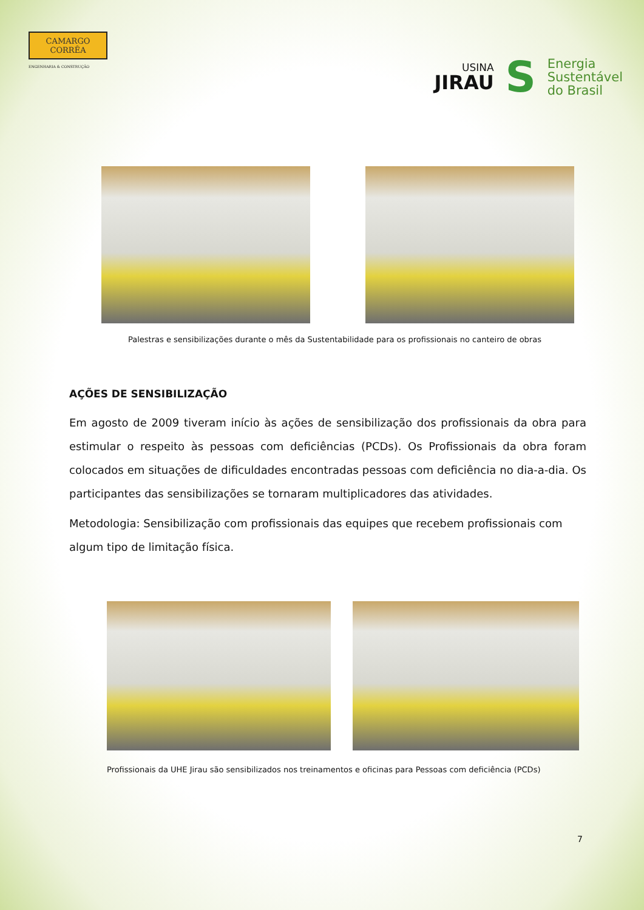CAMARGO
CORRÊA
ENGENHARIA & CONSTRUÇÃO
USINA
JIRAU
S
Energia
Sustentável
do Brasil
Palestras e sensibilizações durante o mês da Sustentabilidade para os profissionais no canteiro de obras
AÇÕES DE SENSIBILIZAÇÃO
Em agosto de 2009 tiveram início às ações de sensibilização dos profissionais da obra para estimular o respeito às pessoas com deficiências (PCDs). Os Profissionais da obra foram colocados em situações de dificuldades encontradas pessoas com deficiência no dia-a-dia. Os participantes das sensibilizações se tornaram multiplicadores das atividades.
Metodologia: Sensibilização com profissionais das equipes que recebem profissionais com algum tipo de limitação física.
Profissionais da UHE Jirau são sensibilizados nos treinamentos e oficinas para Pessoas com deficiência (PCDs)
7